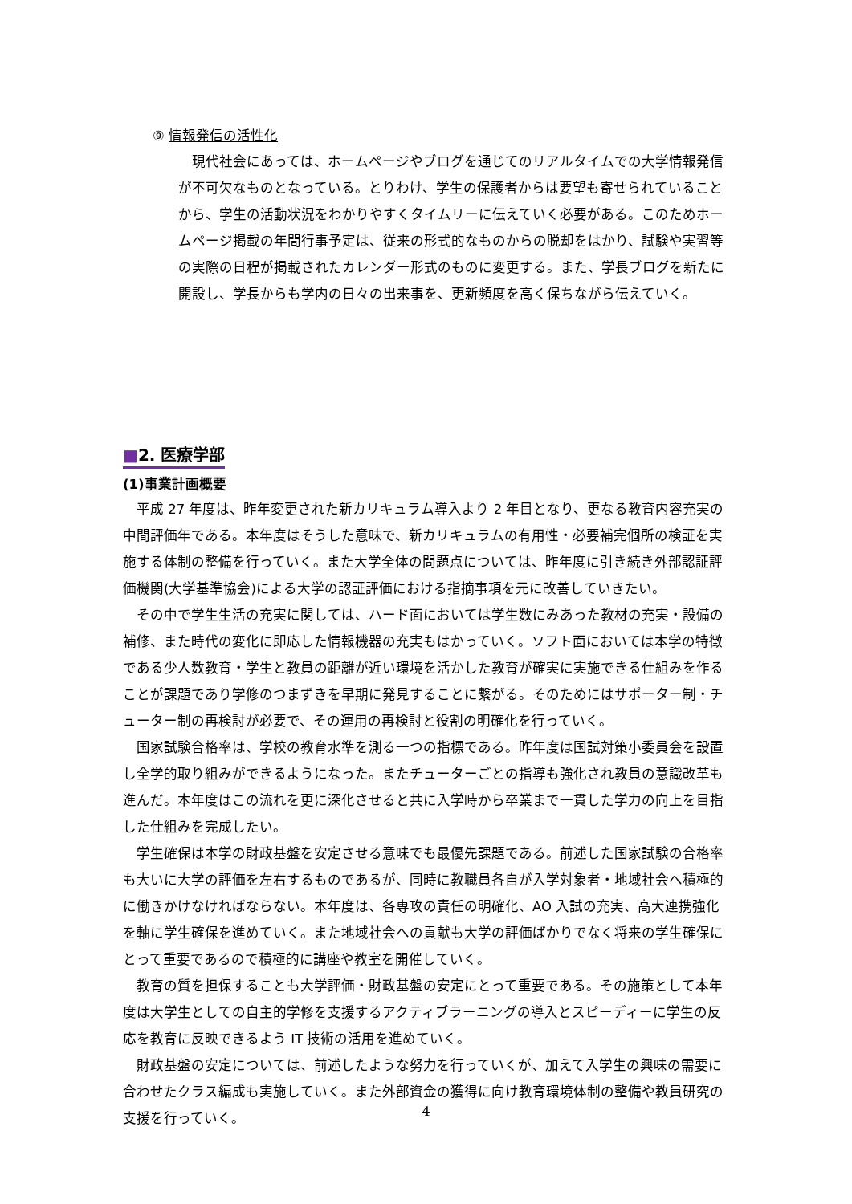⑨ 情報発信の活性化
　現代社会にあっては、ホームページやブログを通じてのリアルタイムでの大学情報発信が不可欠なものとなっている。とりわけ、学生の保護者からは要望も寄せられていることから、学生の活動状況をわかりやすくタイムリーに伝えていく必要がある。このためホームページ掲載の年間行事予定は、従来の形式的なものからの脱却をはかり、試験や実習等の実際の日程が掲載されたカレンダー形式のものに変更する。また、学長ブログを新たに開設し、学長からも学内の日々の出来事を、更新頻度を高く保ちながら伝えていく。
■2. 医療学部
(1)事業計画概要
　平成 27 年度は、昨年変更された新カリキュラム導入より 2 年目となり、更なる教育内容充実の中間評価年である。本年度はそうした意味で、新カリキュラムの有用性・必要補完個所の検証を実施する体制の整備を行っていく。また大学全体の問題点については、昨年度に引き続き外部認証評価機関(大学基準協会)による大学の認証評価における指摘事項を元に改善していきたい。
　その中で学生生活の充実に関しては、ハード面においては学生数にみあった教材の充実・設備の補修、また時代の変化に即応した情報機器の充実もはかっていく。ソフト面においては本学の特徴である少人数教育・学生と教員の距離が近い環境を活かした教育が確実に実施できる仕組みを作ることが課題であり学修のつまずきを早期に発見することに繋がる。そのためにはサポーター制・チューター制の再検討が必要で、その運用の再検討と役割の明確化を行っていく。
　国家試験合格率は、学校の教育水準を測る一つの指標である。昨年度は国試対策小委員会を設置し全学的取り組みができるようになった。またチューターごとの指導も強化され教員の意識改革も進んだ。本年度はこの流れを更に深化させると共に入学時から卒業まで一貫した学力の向上を目指した仕組みを完成したい。
　学生確保は本学の財政基盤を安定させる意味でも最優先課題である。前述した国家試験の合格率も大いに大学の評価を左右するものであるが、同時に教職員各自が入学対象者・地域社会へ積極的に働きかけなければならない。本年度は、各専攻の責任の明確化、AO 入試の充実、高大連携強化を軸に学生確保を進めていく。また地域社会への貢献も大学の評価ばかりでなく将来の学生確保にとって重要であるので積極的に講座や教室を開催していく。
　教育の質を担保することも大学評価・財政基盤の安定にとって重要である。その施策として本年度は大学生としての自主的学修を支援するアクティブラーニングの導入とスピーディーに学生の反応を教育に反映できるよう IT 技術の活用を進めていく。
　財政基盤の安定については、前述したような努力を行っていくが、加えて入学生の興味の需要に合わせたクラス編成も実施していく。また外部資金の獲得に向け教育環境体制の整備や教員研究の支援を行っていく。
4